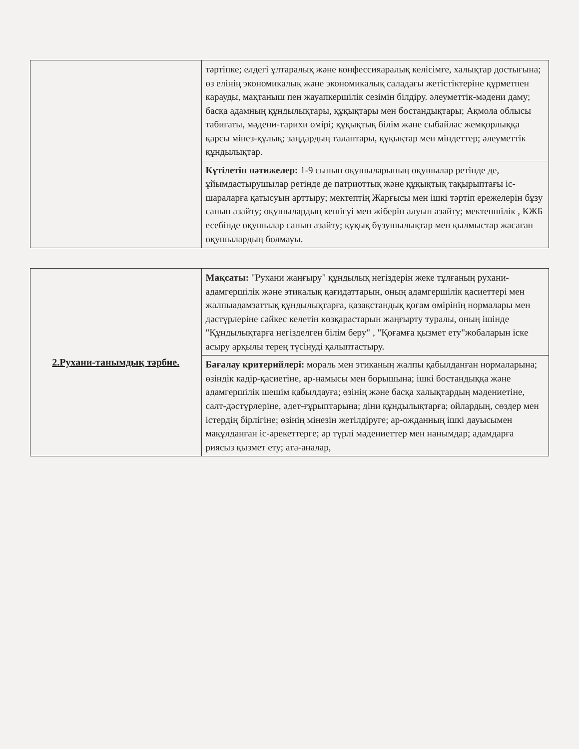| | тәртіпке; елдегі ұлтаралық және конфессияаралық келісімге, халықтар достығына; өз елінің экономикалық және экономикалық саладағы жетістіктеріне құрметпен карауды, мақтаныш пен жауапкершілік сезімін білдіру. әлеуметтік-мәдени даму; басқа адамның құндылықтары, құқықтары мен бостандықтары; Ақмола облысы табиғаты, мәдени-тарихи өмірі; құқықтық білім және сыбайлас жемқорлыққа қарсы мінез-құлық; заңдардың талаптары, құқықтар мен міндеттер; әлеуметтік құндылықтар. |
| | Күтілетін нәтижелер: 1-9 сынып оқушыларының оқушылар ретінде де, ұйымдастырушылар ретінде де патриоттық және құқықтық тақырыптағы іс-шараларға қатысуын арттыру; мектептің Жарғысы мен ішкі тәртіп ережелерін бұзу санын азайту; оқушылардың кешігуі мен жіберіп алуын азайту; мектепшілік , КЖБ есебінде оқушылар санын азайту; құқық бұзушылықтар мен қылмыстар жасаған оқушылардың болмауы. |
| 2.Рухани-танымдық тәрбие. | Мақсаты: "Рухани жаңғыру" құндылық негіздерін жеке тұлғаның рухани-адамгершілік және этикалық қағидаттарын, оның адамгершілік қасиеттері мен жалпыадамзаттық құндылықтарға, қазақстандық қоғам өмірінің нормалары мен дәстүрлеріне сәйкес келетін көзқарастарын жаңғырту туралы, оның ішінде "Құндылықтарға негізделген білім беру" , "Қоғамға қызмет ету"жобаларын іске асыру арқылы терең түсінуді қалыптастыру. |
| | Бағалау критерийлері: мораль мен этиканың жалпы қабылданған нормаларына; өзіндік кадір-қасиетіне, ар-намысы мен борышына; ішкі бостандыққа және адамгершілік шешім қабылдауға; өзінің және басқа халықтардың мәдениетіне, салт-дәстүрлеріне, әдет-ғұрыптарына; діни құндылықтарға; ойлардың, сөздер мен істердің бірлігіне; өзінің мінезін жетілдіруге; ар-ожданның ішкі дауысымен мақұлданған іс-әрекеттерге; әр түрлі мәдениеттер мен нанымдар; адамдарға риясыз қызмет ету; ата-аналар, |